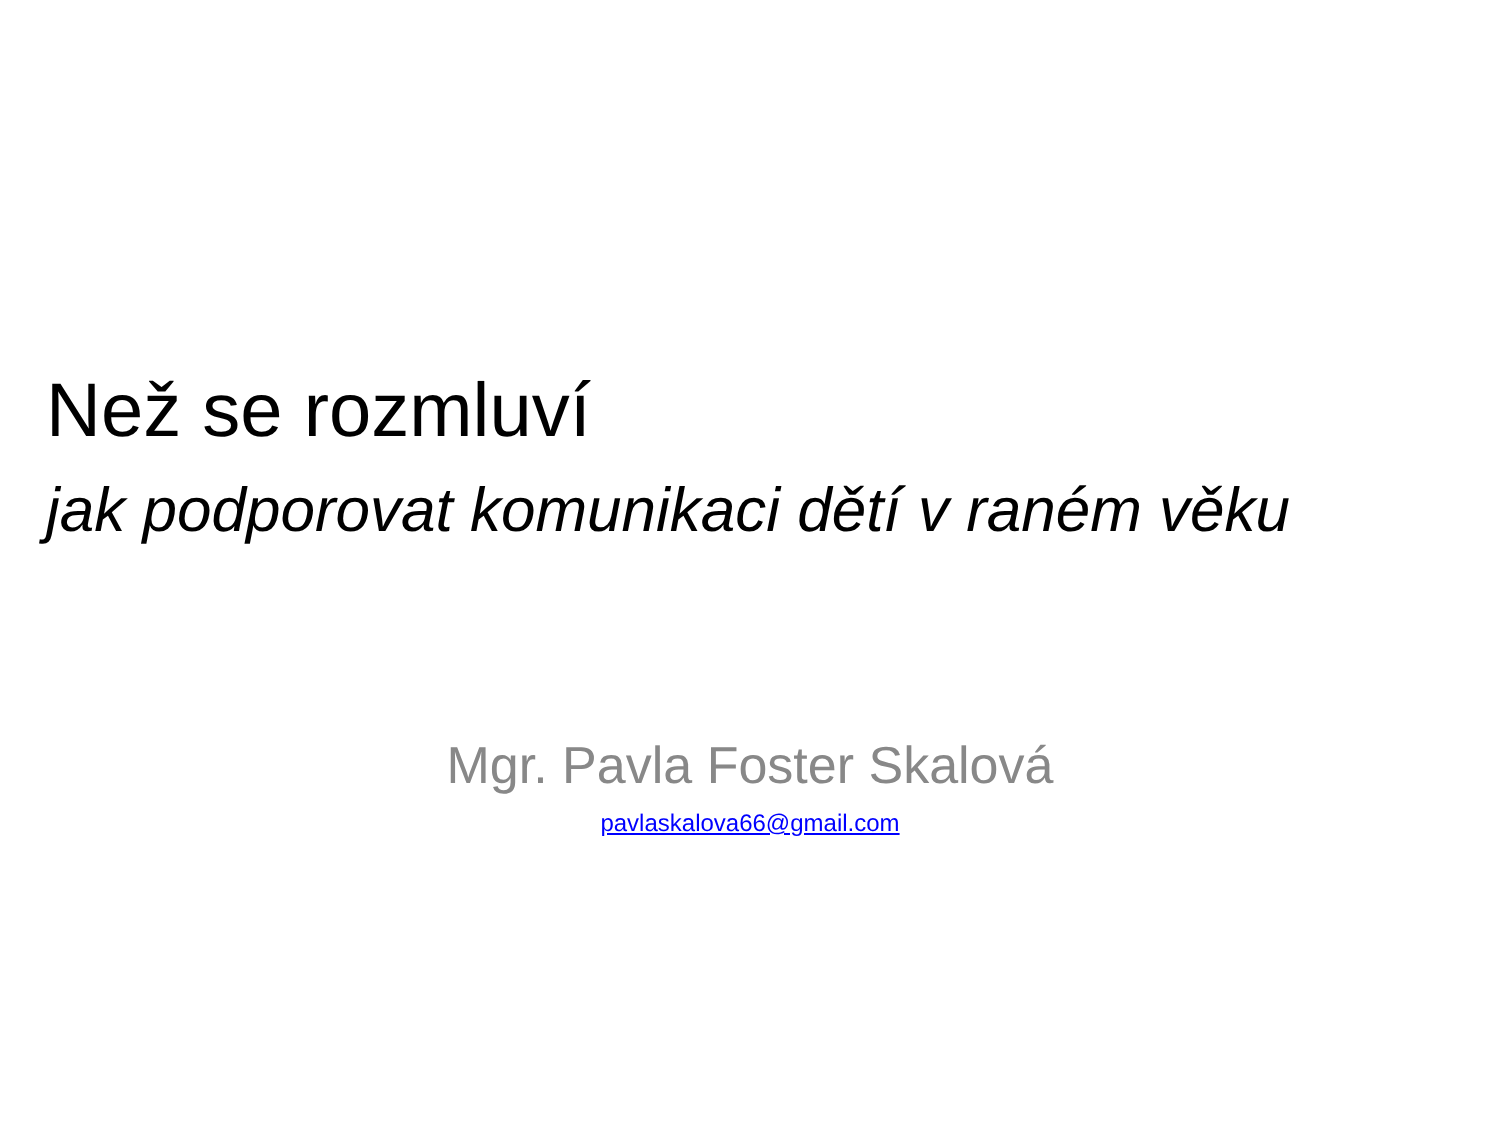Než se rozmluví
jak podporovat komunikaci dětí v raném věku
Mgr. Pavla Foster Skalová
pavlaskalova66@gmail.com